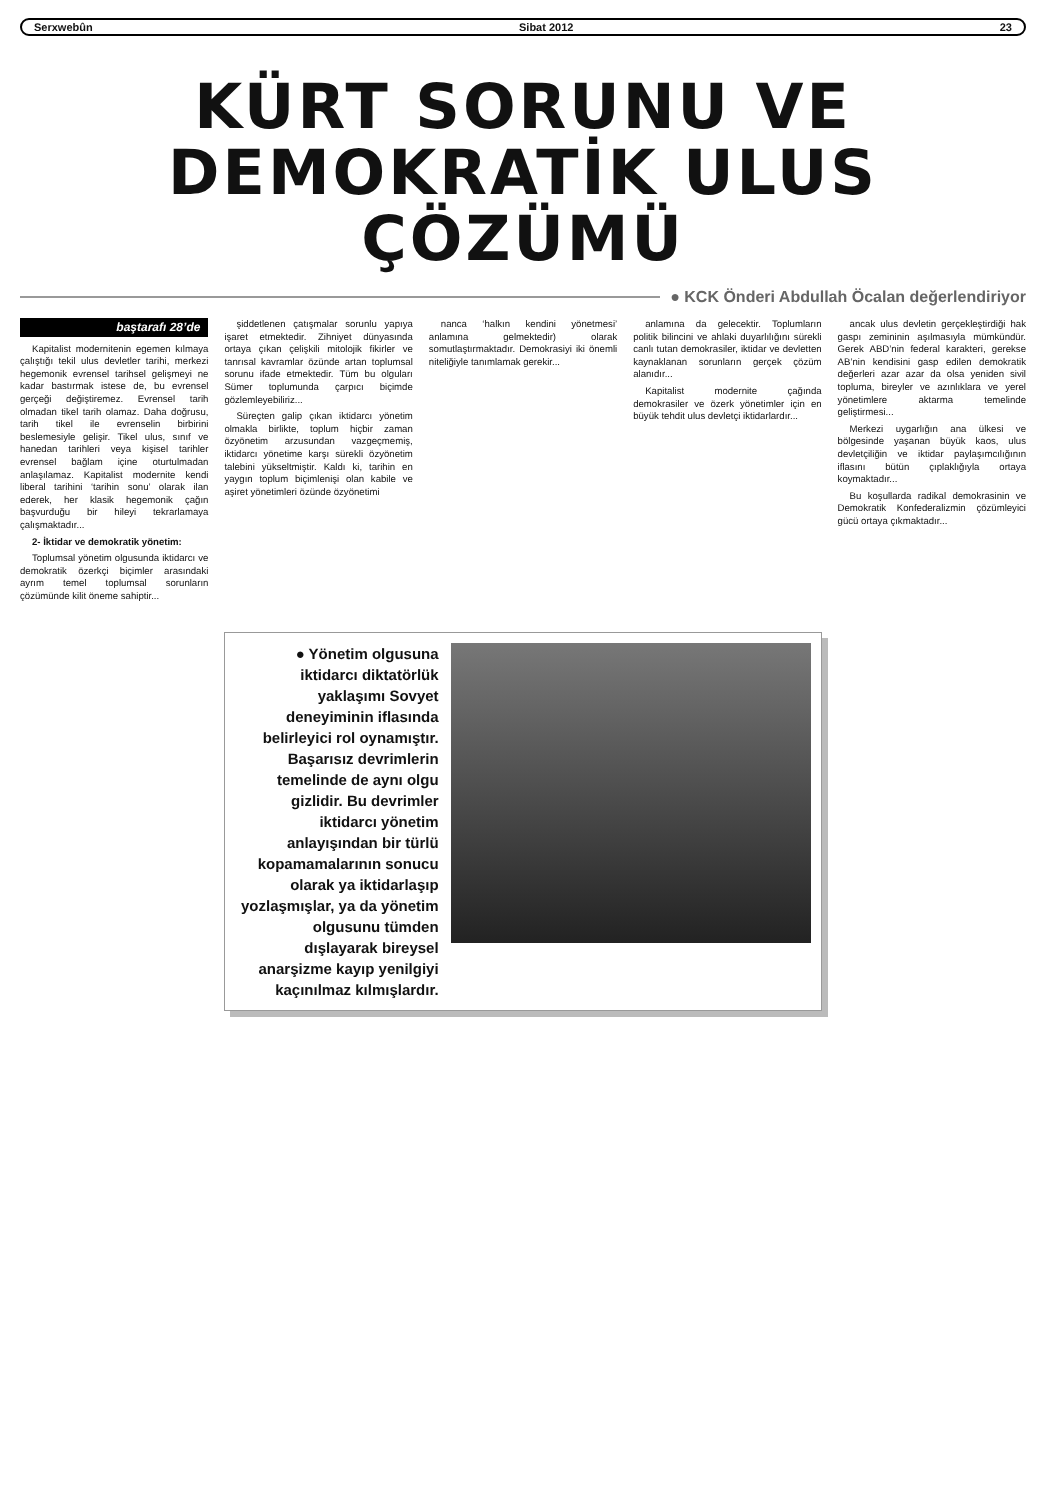Serxwebûn Sibat 2012 23
KÜRT SORUNU VE
DEMOKRATİK ULUS ÇÖZÜMÜ
● KCK Önderi Abdullah Öcalan değerlendiriyor
baştarafı 28’de
Kapitalist modernitenin egemen kılmaya çalıştığı tekil ulus devletler tarihi, merkezi hegemonik evrensel tarihsel gelişmeyi ne kadar bastırmak istese de, bu evrensel gerçeği değiştiremez. Evrensel tarih olmadan tikel tarih olamaz. Daha doğrusu, tarih tikel ile evrenselin birbirini beslemesiyle gelişir. Tikel ulus, sınıf ve hanedan tarihleri veya kişisel tarihler evrensel bağlam içine oturtulmadan anlaşılamaz. Kapitalist modernite kendi liberal tarihini ‘tarihin sonu’ olarak ilan ederek, her klasik hegemonik çağın başvurduğu bir hileyi tekrarlamaya çalışmaktadır...
2- İktidar ve demokratik yönetim:
Toplumsal yönetim olgusunda iktidarcı ve demokratik özerkçi biçimler arasındaki ayrım temel toplumsal sorunların çözümünde kilit öneme sahiptir...
şiddetlenen çatışmalar sorunlu yapıya işaret etmektedir. Zihniyet dünyasında ortaya çıkan çelişkili mitolojik fikirler ve tanrısal kavramlar özünde artan toplumsal sorunu ifade etmektedir. Tüm bu olguları Sümer toplumunda çarpıcı biçimde gözlemleyebiliriz...
Süreçten galip çıkan iktidarcı yönetim olmakla birlikte, toplum hiçbir zaman özyönetim arzusundan vazgeçmemiş, iktidarcı yönetime karşı sürekli özyönetim talebini yükseltmiştir. Kaldı ki, tarihin en yaygın toplum biçimlenişi olan kabile ve aşiret yönetimleri özünde özyönetimi
nanca ‘halkın kendini yönetmesi’ anlamına gelmektedir) olarak somutlaştırmaktadır. Demokrasiyi iki önemli niteliğiyle tanımlamak gerekir...
anlamına da gelecektir. Toplumların politik bilincini ve ahlaki duyarlılığını sürekli canlı tutan demokrasiler, iktidar ve devletten kaynaklanan sorunların gerçek çözüm alanıdır...
Kapitalist modernite çağında demokrasiler ve özerk yönetimler için en büyük tehdit ulus devletçi iktidarlardır...
ancak ulus devletin gerçekleştirdiği hak gaspı zemininin aşılmasıyla mümkündür. Gerek ABD’nin federal karakteri, gerekse AB’nin kendisini gasp edilen demokratik değerleri azar azar da olsa yeniden sivil topluma, bireyler ve azınlıklara ve yerel yönetimlere aktarma temelinde geliştirmesi...
Merkezi uygarlığın ana ülkesi ve bölgesinde yaşanan büyük kaos, ulus devletçiliğin ve iktidar paylaşımcılığının iflasını bütün çıplaklığıyla ortaya koymaktadır...
Bu koşullarda radikal demokrasinin ve Demokratik Konfederalizmin çözümleyici gücü ortaya çıkmaktadır...
● Yönetim olgusuna iktidarcı diktatörlük yaklaşımı Sovyet deneyiminin iflasında belirleyici rol oynamıştır. Başarısız devrimlerin temelinde de aynı olgu gizlidir. Bu devrimler iktidarcı yönetim anlayışından bir türlü kopamamalarının sonucu olarak ya iktidarlaşıp yozlaşmışlar, ya da yönetim olgusunu tümden dışlayarak bireysel anarşizme kayıp yenilgiyi kaçınılmaz kılmışlardır.